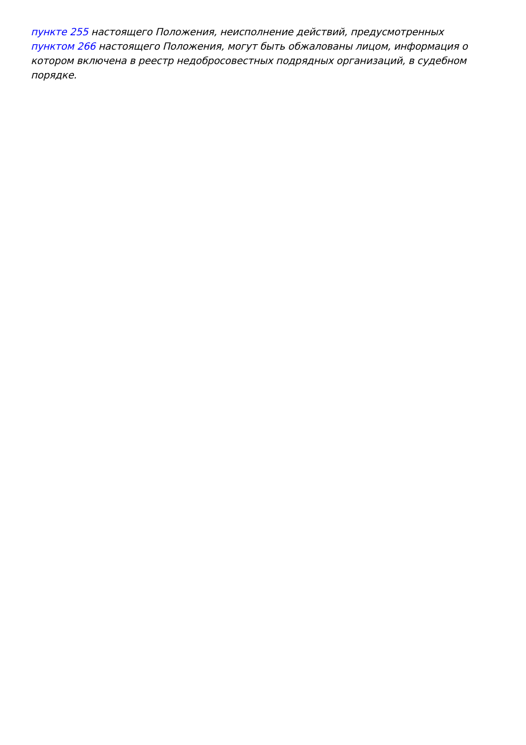пункте 255 настоящего Положения, неисполнение действий, предусмотренных
пунктом 266 настоящего Положения, могут быть обжалованы лицом, информация о котором включена в реестр недобросовестных подрядных организаций, в судебном порядке.